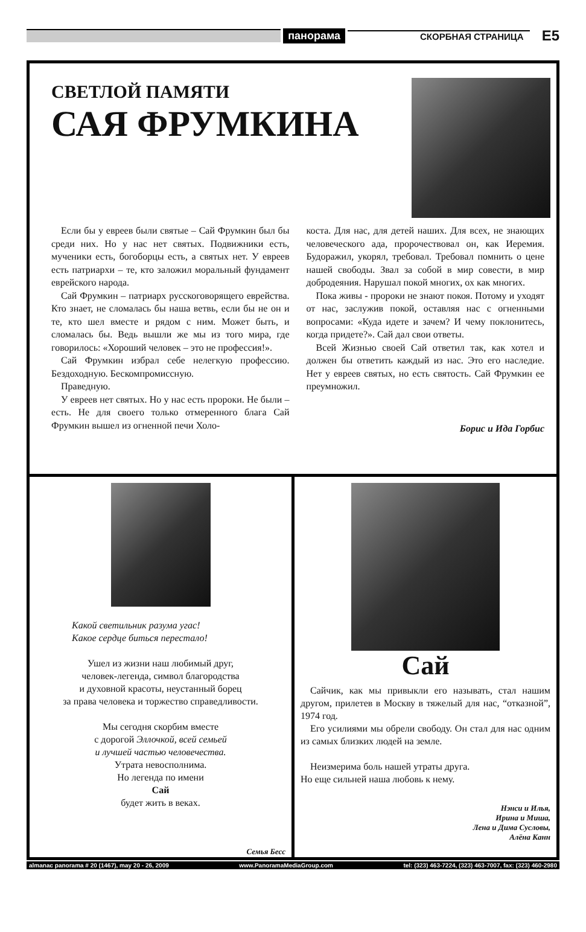панорама СКОРБНАЯ СТРАНИЦА E5
СВЕТЛОЙ ПАМЯТИ
САЯ ФРУМКИНА
Если бы у евреев были святые – Сай Фрумкин был бы среди них. Но у нас нет святых. Подвижники есть, мученики есть, богоборцы есть, а святых нет. У евреев есть патриархи – те, кто заложил моральный фундамент еврейского народа.
Сай Фрумкин – патриарх русскоговорящего еврейства. Кто знает, не сломалась бы наша ветвь, если бы не он и те, кто шел вместе и рядом с ним. Может быть, и сломалась бы. Ведь вышли же мы из того мира, где говорилось: «Хороший человек – это не профессия!».
Сай Фрумкин избрал себе нелегкую профессию. Бездоходную. Бескомпромиссную.
Праведную.
У евреев нет святых. Но у нас есть пророки. Не были – есть. Не для своего только отмеренного блага Сай Фрумкин вышел из огненной печи Холо-
коста. Для нас, для детей наших. Для всех, не знающих человеческого ада, пророчествовал он, как Иеремия. Будоражил, укорял, требовал. Требовал помнить о цене нашей свободы. Звал за собой в мир совести, в мир добродеяния. Нарушал покой многих, ох как многих.
Пока живы - пророки не знают покоя. Потому и уходят от нас, заслужив покой, оставляя нас с огненными вопросами: «Куда идете и зачем? И чему поклонитесь, когда придете?». Сай дал свои ответы.
Всей Жизнью своей Сай ответил так, как хотел и должен бы ответить каждый из нас. Это его наследие. Нет у евреев святых, но есть святость. Сай Фрумкин ее преумножил.
Борис и Ида Горбис
Какой светильник разума угас!
Какое сердце биться перестало!
Ушел из жизни наш любимый друг,
человек-легенда, символ благородства
и духовной красоты, неустанный борец
за права человека и торжество справедливости.
Мы сегодня скорбим вместе
с дорогой Эллочкой, всей семьей
и лучшей частью человечества.
Утрата невосполнима.
Но легенда по имени
Сай
будет жить в веках.
Семья Бесс
Сай
Сайчик, как мы привыкли его называть, стал нашим другом, прилетев в Москву в тяжелый для нас, “отказной”, 1974 год.
Его усилиями мы обрели свободу. Он стал для нас одним из самых близких людей на земле.
Неизмерима боль нашей утраты друга.
Но еще сильней наша любовь к нему.
Нэнси и Илья,
Ирина и Миша,
Лена и Дима Сусловы,
Алёна Канн
almanac panorama # 20 (1467), may 20 - 26, 2009 www.PanoramaMediaGroup.com tel: (323) 463-7224, (323) 463-7007, fax: (323) 460-2980